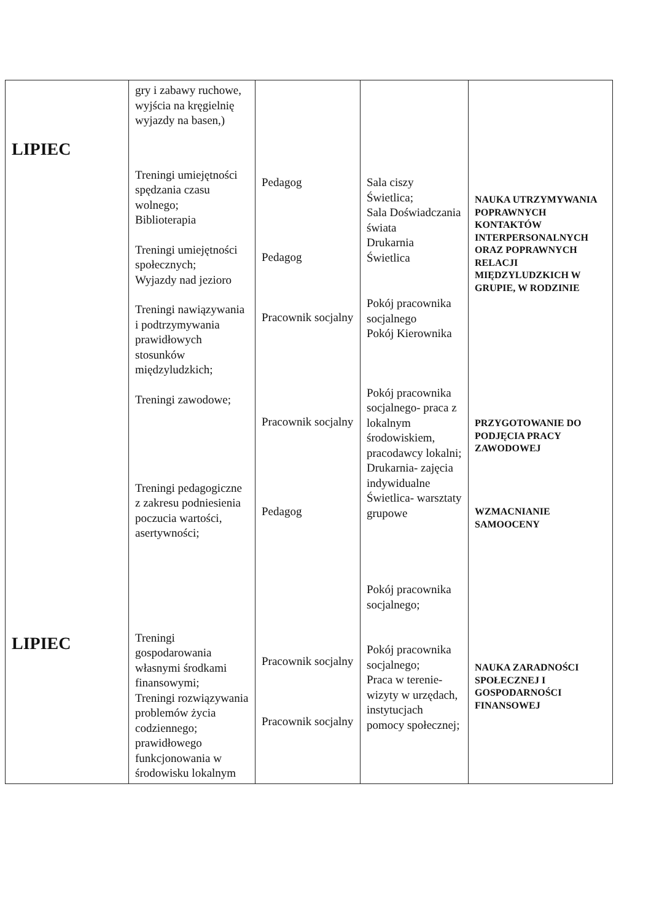| LIPIEC LIPIEC | gry i zabawy ruchowe, wyjścia na kręgielnię wyjazdy na basen,) Treningi umiejętności spędzania czasu wolnego; Biblioterapia Treningi umiejętności społecznych; Wyjazdy nad jezioro Treningi nawiązywania i podtrzymywania prawidłowych stosunków międzyludzkich; Treningi zawodowe; Treningi pedagogiczne z zakresu podniesienia poczucia wartości, asertywności; Treningi gospodarowania własnymi środkami finansowymi; Treningi rozwiązywania problemów życia codziennego; prawidłowego funkcjonowania w środowisku lokalnym | Pedagog Pedagog Pracownik socjalny Pracownik socjalny Pedagog Pracownik socjalny Pracownik socjalny | Sala ciszy Świetlica; Sala Doświadczania świata Drukarnia Świetlica Pokój pracownika socjalnego Pokój Kierownika Pokój pracownika socjalnego- praca z lokalnym środowiskiem, pracodawcy lokalni; Drukarnia- zajęcia indywidualne Świetlica- warsztaty grupowe Pokój pracownika socjalnego; Pokój pracownika socjalnego; Praca w terenie- wizyty w urzędach, instytucjach pomocy społecznej; | NAUKA UTRZYMYWANIA POPRAWNYCH KONTAKTÓW INTERPERSONALNYCH ORAZ POPRAWNYCH RELACJI MIĘDZYLUDZKICH W GRUPIE, W RODZINIE PRZYGOTOWANIE DO PODJĘCIA PRACY ZAWODOWEJ WZMACNIANIE SAMOOCENY NAUKA ZARADNOŚCI SPOŁECZNEJ I GOSPODARNOŚCI FINANSOWEJ |